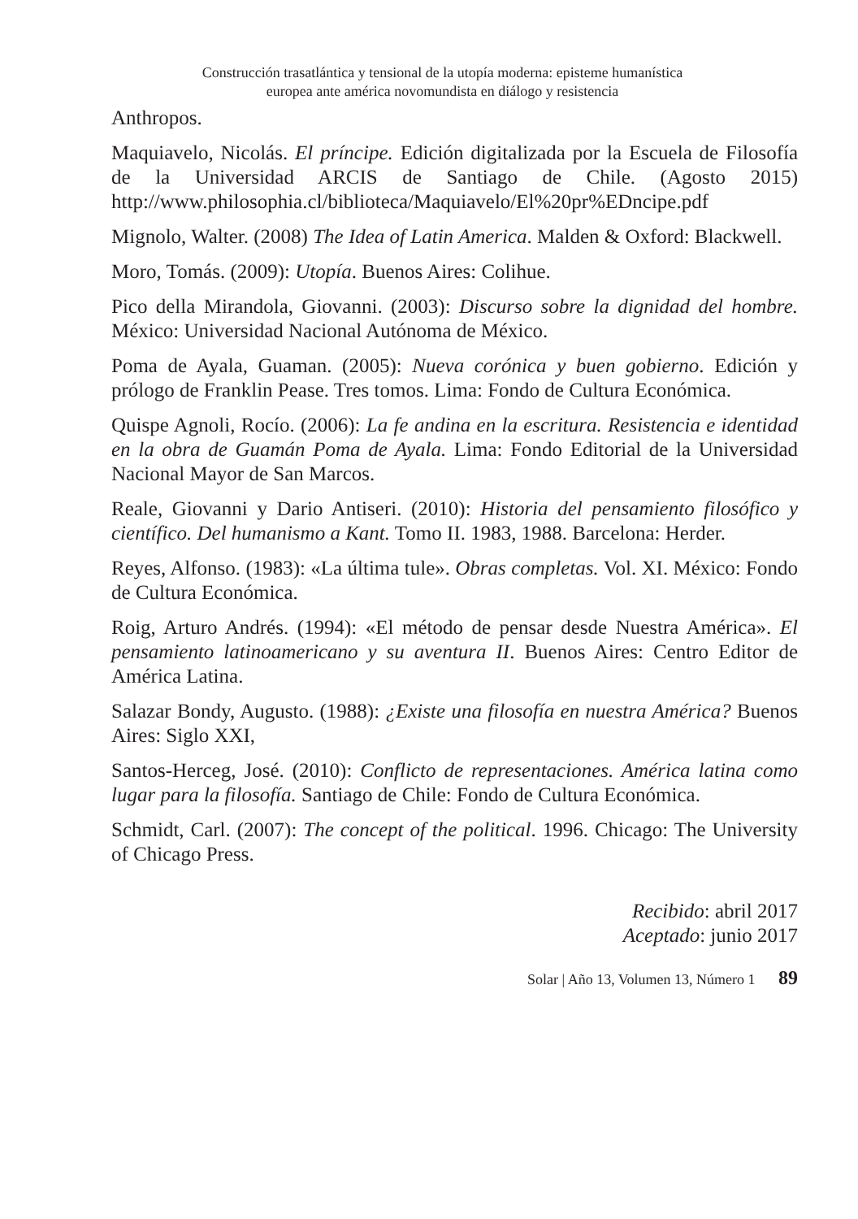Construcción trasatlántica y tensional de la utopía moderna: episteme humanística
europea ante américa novomundista en diálogo y resistencia
Anthropos.
Maquiavelo, Nicolás. El príncipe. Edición digitalizada por la Escuela de Filosofía de la Universidad ARCIS de Santiago de Chile. (Agosto 2015) http://www.philosophia.cl/biblioteca/Maquiavelo/El%20pr%EDncipe.pdf
Mignolo, Walter. (2008) The Idea of Latin America. Malden & Oxford: Blackwell.
Moro, Tomás. (2009): Utopía. Buenos Aires: Colihue.
Pico della Mirandola, Giovanni. (2003): Discurso sobre la dignidad del hombre. México: Universidad Nacional Autónoma de México.
Poma de Ayala, Guaman. (2005): Nueva corónica y buen gobierno. Edición y prólogo de Franklin Pease. Tres tomos. Lima: Fondo de Cultura Económica.
Quispe Agnoli, Rocío. (2006): La fe andina en la escritura. Resistencia e identidad en la obra de Guamán Poma de Ayala. Lima: Fondo Editorial de la Universidad Nacional Mayor de San Marcos.
Reale, Giovanni y Dario Antiseri. (2010): Historia del pensamiento filosófico y científico. Del humanismo a Kant. Tomo II. 1983, 1988. Barcelona: Herder.
Reyes, Alfonso. (1983): «La última tule». Obras completas. Vol. XI. México: Fondo de Cultura Económica.
Roig, Arturo Andrés. (1994): «El método de pensar desde Nuestra América». El pensamiento latinoamericano y su aventura II. Buenos Aires: Centro Editor de América Latina.
Salazar Bondy, Augusto. (1988): ¿Existe una filosofía en nuestra América? Buenos Aires: Siglo XXI,
Santos-Herceg, José. (2010): Conflicto de representaciones. América latina como lugar para la filosofía. Santiago de Chile: Fondo de Cultura Económica.
Schmidt, Carl. (2007): The concept of the political. 1996. Chicago: The University of Chicago Press.
Recibido: abril 2017
Aceptado: junio 2017
Solar | Año 13, Volumen 13, Número 1 89